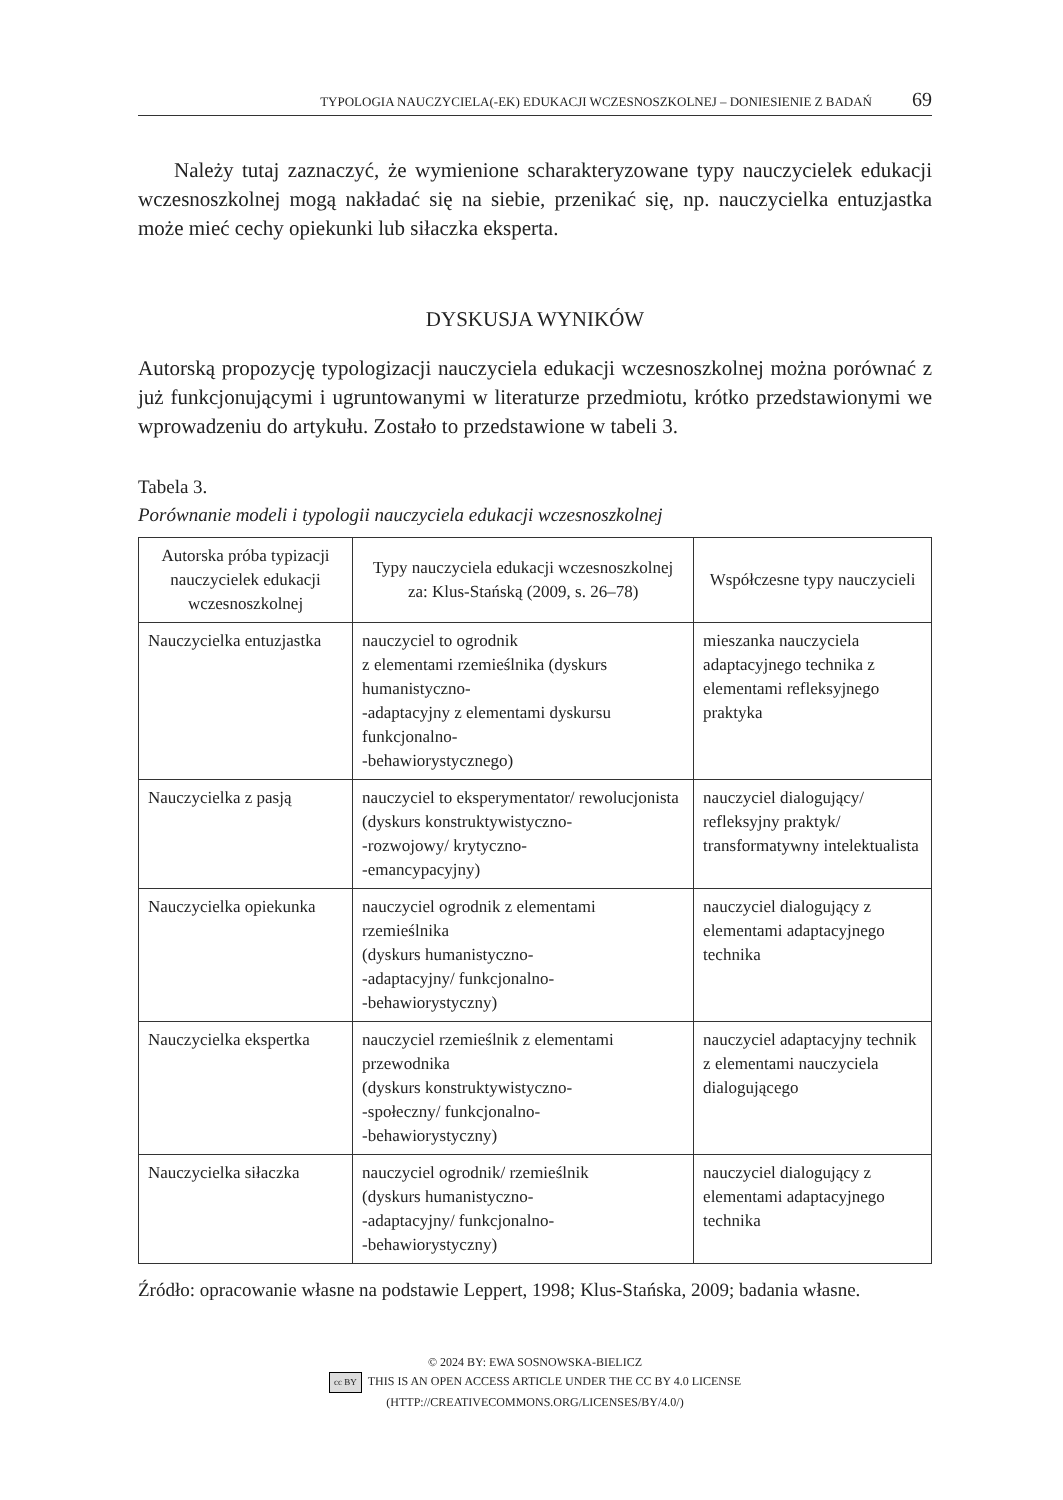TYPOLOGIA NAUCZYCIELA(-EK) EDUKACJI WCZESNOSZKOLNEJ – DONIESIENIE Z BADAŃ 69
Należy tutaj zaznaczyć, że wymienione scharakteryzowane typy nauczycielek edukacji wczesnoszkolnej mogą nakładać się na siebie, przenikać się, np. nauczycielka entuzjastka może mieć cechy opiekunki lub siłaczka eksperta.
DYSKUSJA WYNIKÓW
Autorską propozycję typologizacji nauczyciela edukacji wczesnoszkolnej można porównać z już funkcjonującymi i ugruntowanymi w literaturze przedmiotu, krótko przedstawionymi we wprowadzeniu do artykułu. Zostało to przedstawione w tabeli 3.
Tabela 3.
Porównanie modeli i typologii nauczyciela edukacji wczesnoszkolnej
| Autorska próba typizacji nauczycielek edukacji wczesnoszkolnej | Typy nauczyciela edukacji wczesnoszkolnej za: Klus-Stańską (2009, s. 26–78) | Współczesne typy nauczycieli |
| --- | --- | --- |
| Nauczycielka entuzjastka | nauczyciel to ogrodnik z elementami rzemieślnika (dyskurs humanistyczno- -adaptacyjny z elementami dyskursu funkcjonalno- -behawiorystycznego) | mieszanka nauczyciela adaptacyjnego technika z elementami refleksyjnego praktyka |
| Nauczycielka z pasją | nauczyciel to eksperymentator/ rewolucjonista (dyskurs konstruktywistyczno- -rozwojowy/ krytyczno- -emancypacyjny) | nauczyciel dialogujący/ refleksyjny praktyk/ transformatywny intelektualista |
| Nauczycielka opiekunka | nauczyciel ogrodnik z elementami rzemieślnika (dyskurs humanistyczno- -adaptacyjny/ funkcjonalno- -behawiorystyczny) | nauczyciel dialogujący z elementami adaptacyjnego technika |
| Nauczycielka ekspertka | nauczyciel rzemieślnik z elementami przewodnika (dyskurs konstruktywistyczno- -społeczny/ funkcjonalno- -behawiorystyczny) | nauczyciel adaptacyjny technik z elementami nauczyciela dialogującego |
| Nauczycielka siłaczka | nauczyciel ogrodnik/ rzemieślnik (dyskurs humanistyczno- -adaptacyjny/ funkcjonalno- -behawiorystyczny) | nauczyciel dialogujący z elementami adaptacyjnego technika |
Źródło: opracowanie własne na podstawie Leppert, 1998; Klus-Stańska, 2009; badania własne.
© 2024 BY: EWA SOSNOWSKA-BIELICZ
cc BY THIS IS AN OPEN ACCESS ARTICLE UNDER THE CC BY 4.0 LICENSE
(HTTP://CREATIVECOMMONS.ORG/LICENSES/BY/4.0/)